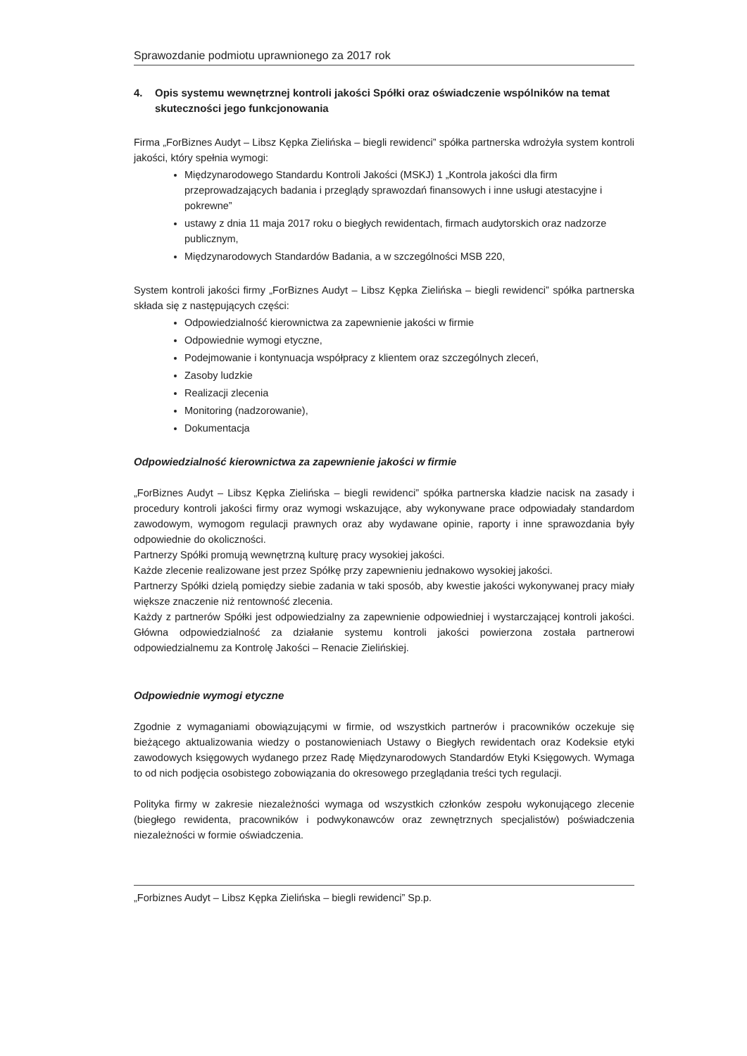Sprawozdanie podmiotu uprawnionego za 2017 rok
4. Opis systemu wewnętrznej kontroli jakości Spółki oraz oświadczenie wspólników na temat skuteczności jego funkcjonowania
Firma „ForBiznes Audyt – Libsz Kępka Zielińska – biegli rewidenci” spółka partnerska wdrożyła system kontroli jakości, który spełnia wymogi:
Międzynarodowego Standardu Kontroli Jakości (MSKJ) 1 „Kontrola jakości dla firm przeprowadzających badania i przeglądy sprawozdań finansowych i inne usługi atestacyjne i pokrewne”
ustawy z dnia 11 maja 2017 roku o biegłych rewidentach, firmach audytorskich oraz nadzorze publicznym,
Międzynarodowych Standardów Badania, a w szczególności MSB 220,
System kontroli jakości firmy „ForBiznes Audyt – Libsz Kępka Zielińska – biegli rewidenci” spółka partnerska składa się z następujących części:
Odpowiedzialność kierownictwa za zapewnienie jakości w firmie
Odpowiednie wymogi etyczne,
Podejmowanie i kontynuacja współpracy z klientem oraz szczególnych zleceń,
Zasoby ludzkie
Realizacji zlecenia
Monitoring (nadzorowanie),
Dokumentacja
Odpowiedzialność kierownictwa za zapewnienie jakości w firmie
„ForBiznes Audyt – Libsz Kępka Zielińska – biegli rewidenci” spółka partnerska kładzie nacisk na zasady i procedury kontroli jakości firmy oraz wymogi wskazujące, aby wykonywane prace odpowiadały standardom zawodowym, wymogom regulacji prawnych oraz aby wydawane opinie, raporty i inne sprawozdania były odpowiednie do okoliczności.
Partnerzy Spółki promują wewnętrzną kulturę pracy wysokiej jakości.
Każde zlecenie realizowane jest przez Spółkę przy zapewnieniu jednakowo wysokiej jakości.
Partnerzy Spółki dzielą pomiędzy siebie zadania w taki sposób, aby kwestie jakości wykonywanej pracy miały większe znaczenie niż rentowność zlecenia.
Każdy z partnerów Spółki jest odpowiedzialny za zapewnienie odpowiedniej i wystarczającej kontroli jakości. Główna odpowiedzialność za działanie systemu kontroli jakości powierzona została partnerowi odpowiedzialnemu za Kontrolę Jakości – Renacie Zielińskiej.
Odpowiednie wymogi etyczne
Zgodnie z wymaganiami obowiązującymi w firmie, od wszystkich partnerów i pracowników oczekuje się bieżącego aktualizowania wiedzy o postanowieniach Ustawy o Biegłych rewidentach oraz Kodeksie etyki zawodowych księgowych wydanego przez Radę Międzynarodowych Standardów Etyki Księgowych. Wymaga to od nich podjęcia osobistego zobowiązania do okresowego przeglądania treści tych regulacji.
Polityka firmy w zakresie niezależności wymaga od wszystkich członków zespołu wykonującego zlecenie (biegłego rewidenta, pracowników i podwykonawców oraz zewnętrznych specjalistów) poświadczenia niezależności w formie oświadczenia.
„Forbiznes Audyt – Libsz Kępka Zielińska – biegli rewidenci” Sp.p.